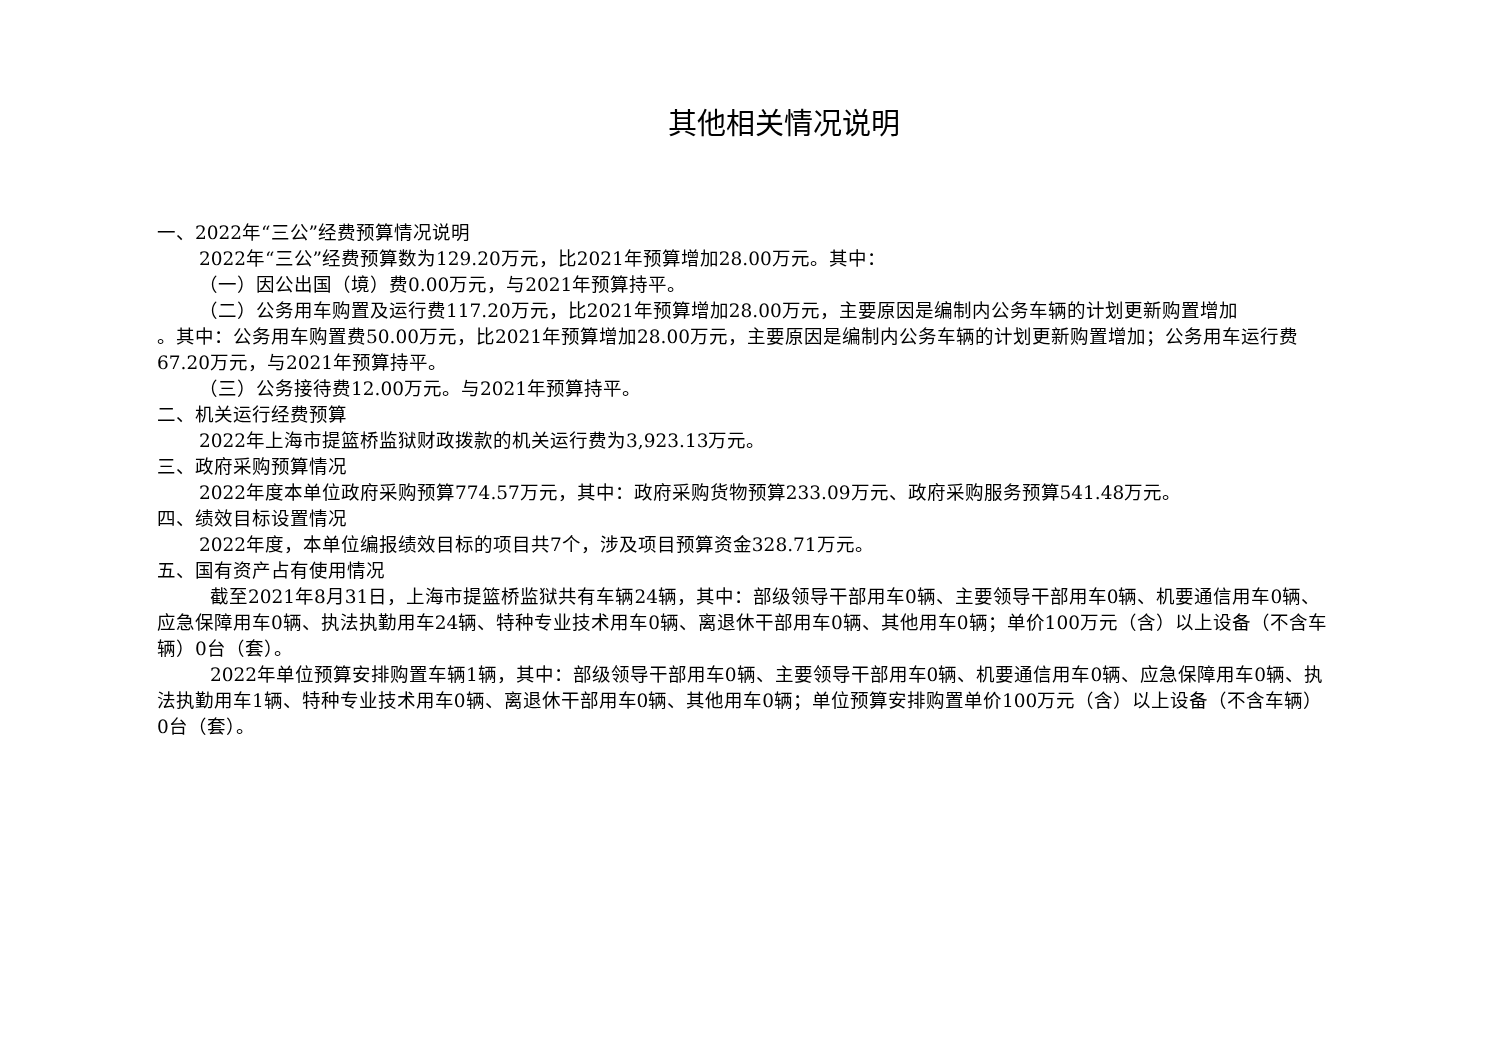其他相关情况说明
一、2022年“三公”经费预算情况说明
2022年“三公”经费预算数为129.20万元，比2021年预算增加28.00万元。其中：
（一）因公出国（境）费0.00万元，与2021年预算持平。
（二）公务用车购置及运行费117.20万元，比2021年预算增加28.00万元，主要原因是编制内公务车辆的计划更新购置增加
。其中：公务用车购置费50.00万元，比2021年预算增加28.00万元，主要原因是编制内公务车辆的计划更新购置增加；公务用车运行费67.20万元，与2021年预算持平。
（三）公务接待费12.00万元。与2021年预算持平。
二、机关运行经费预算
2022年上海市提篮桥监狱财政拨款的机关运行费为3,923.13万元。
三、政府采购预算情况
2022年度本单位政府采购预算774.57万元，其中：政府采购货物预算233.09万元、政府采购服务预算541.48万元。
四、绩效目标设置情况
2022年度，本单位编报绩效目标的项目共7个，涉及项目预算资金328.71万元。
五、国有资产占有使用情况
截至2021年8月31日，上海市提篮桥监狱共有车辆24辆，其中：部级领导干部用车0辆、主要领导干部用车0辆、机要通信用车0辆、应急保障用车0辆、执法执勤用车24辆、特种专业技术用车0辆、离退休干部用车0辆、其他用车0辆；单价100万元（含）以上设备（不含车辆）0台（套）。
2022年单位预算安排购置车辆1辆，其中：部级领导干部用车0辆、主要领导干部用车0辆、机要通信用车0辆、应急保障用车0辆、执法执勤用车1辆、特种专业技术用车0辆、离退休干部用车0辆、其他用车0辆；单位预算安排购置单价100万元（含）以上设备（不含车辆）0台（套）。